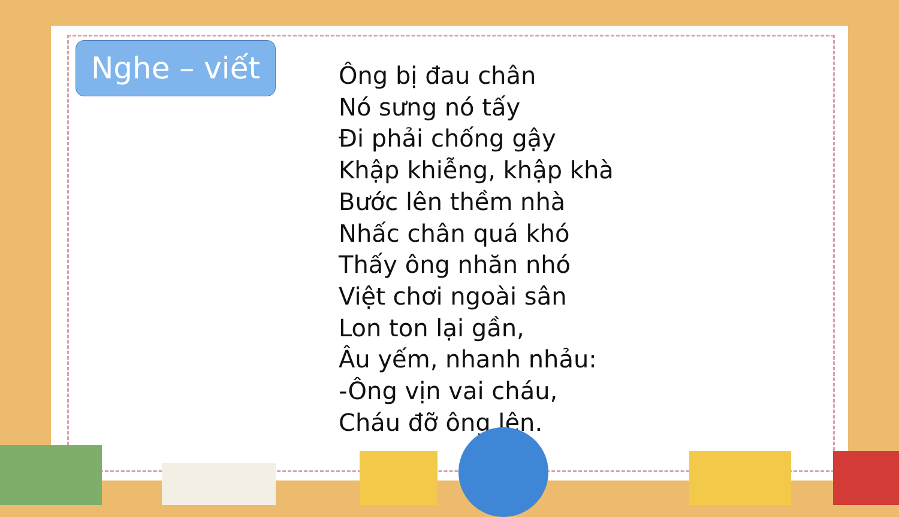Nghe – viết
Ông bị đau chân
Nó sưng nó tấy
Đi phải chống gậy
Khập khiễng, khập khà
Bước lên thềm nhà
Nhấc chân quá khó
Thấy ông nhăn nhó
Việt chơi ngoài sân
Lon ton lại gần,
Âu yếm, nhanh nhảu:
-Ông vịn vai cháu,
Cháu đỡ ông lên.